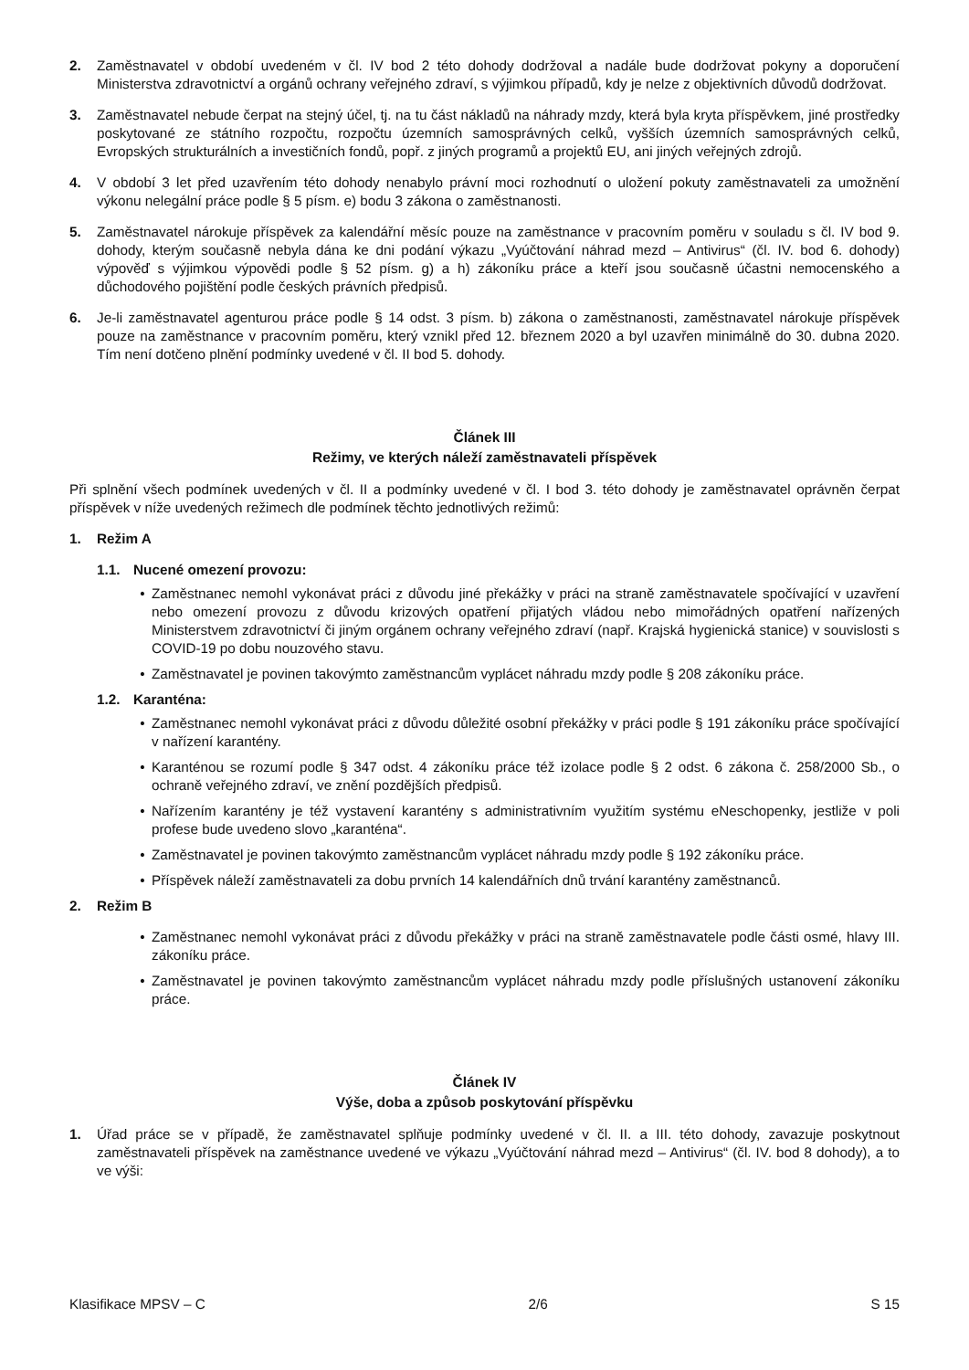2. Zaměstnavatel v období uvedeném v čl. IV bod 2 této dohody dodržoval a nadále bude dodržovat pokyny a doporučení Ministerstva zdravotnictví a orgánů ochrany veřejného zdraví, s výjimkou případů, kdy je nelze z objektivních důvodů dodržovat.
3. Zaměstnavatel nebude čerpat na stejný účel, tj. na tu část nákladů na náhrady mzdy, která byla kryta příspěvkem, jiné prostředky poskytované ze státního rozpočtu, rozpočtu územních samosprávných celků, vyšších územních samosprávných celků, Evropských strukturálních a investičních fondů, popř. z jiných programů a projektů EU, ani jiných veřejných zdrojů.
4. V období 3 let před uzavřením této dohody nenabylo právní moci rozhodnutí o uložení pokuty zaměstnavateli za umožnění výkonu nelegální práce podle § 5 písm. e) bodu 3 zákona o zaměstnanosti.
5. Zaměstnavatel nárokuje příspěvek za kalendářní měsíc pouze na zaměstnance v pracovním poměru v souladu s čl. IV bod 9. dohody, kterým současně nebyla dána ke dni podání výkazu „Vyúčtování náhrad mezd – Antivirus“ (čl. IV. bod 6. dohody) výpověď s výjimkou výpovědi podle § 52 písm. g) a h) zákoníku práce a kteří jsou současně účastni nemocenského a důchodového pojištění podle českých právních předpisů.
6. Je-li zaměstnavatel agenturou práce podle § 14 odst. 3 písm. b) zákona o zaměstnanosti, zaměstnavatel nárokuje příspěvek pouze na zaměstnance v pracovním poměru, který vznikl před 12. březnem 2020 a byl uzavřen minimálně do 30. dubna 2020. Tím není dotčeno plnění podmínky uvedené v čl. II bod 5. dohody.
Článek III
Režimy, ve kterých náleží zaměstnavateli příspěvek
Při splnění všech podmínek uvedených v čl. II a podmínky uvedené v čl. I bod 3. této dohody je zaměstnavatel oprávněn čerpat příspěvek v níže uvedených režimech dle podmínek těchto jednotlivých režimů:
1. Režim A
1.1. Nucené omezení provozu:
• Zaměstnanec nemohl vykonávat práci z důvodu jiné překážky v práci na straně zaměstnavatele spočívající v uzavření nebo omezení provozu z důvodu krizových opatření přijatých vládou nebo mimořádných opatření nařízených Ministerstvem zdravotnictví či jiným orgánem ochrany veřejného zdraví (např. Krajská hygienická stanice) v souvislosti s COVID-19 po dobu nouzového stavu.
• Zaměstnavatel je povinen takovýmto zaměstnancům vyplácet náhradu mzdy podle § 208 zákoníku práce.
1.2. Karanténa:
• Zaměstnanec nemohl vykonávat práci z důvodu důležité osobní překážky v práci podle § 191 zákoníku práce spočívající v nařízení karantény.
• Karanténou se rozumí podle § 347 odst. 4 zákoníku práce též izolace podle § 2 odst. 6 zákona č. 258/2000 Sb., o ochraně veřejného zdraví, ve znění pozdějších předpisů.
• Nařízením karantény je též vystavení karantény s administrativním využitím systému eNeschopenky, jestliže v poli profese bude uvedeno slovo „karanténa“.
• Zaměstnavatel je povinen takovýmto zaměstnancům vyplácet náhradu mzdy podle § 192 zákoníku práce.
• Příspěvek náleží zaměstnavateli za dobu prvních 14 kalendářních dnů trvání karantény zaměstnanců.
2. Režim B
• Zaměstnanec nemohl vykonávat práci z důvodu překážky v práci na straně zaměstnavatele podle části osmé, hlavy III. zákoníku práce.
• Zaměstnavatel je povinen takovýmto zaměstnancům vyplácet náhradu mzdy podle příslušných ustanovení zákoníku práce.
Článek IV
Výše, doba a způsob poskytování příspěvku
1. Úřad práce se v případě, že zaměstnavatel splňuje podmínky uvedené v čl. II. a III. této dohody, zavazuje poskytnout zaměstnavateli příspěvek na zaměstnance uvedené ve výkazu „Vyúčtování náhrad mezd – Antivirus“ (čl. IV. bod 8 dohody), a to ve výši:
Klasifikace MPSV – C 2/6 S 15